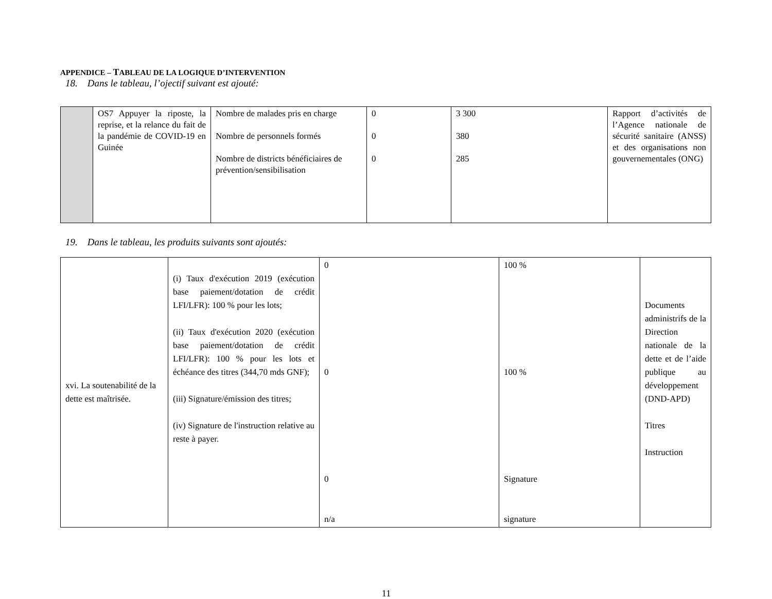APPENDICE – TABLEAU DE LA LOGIQUE D’INTERVENTION
18. Dans le tableau, l’ojectif suivant est ajouté:
| | OS7 Appuyer la riposte, la reprise, et la relance du fait de la pandémie de COVID-19 en Guinée | Nombre de malades pris en charge Nombre de personnels formés Nombre de districts bénéficiaires de prévention/sensibilisation | 0 0 0 | 3 300 380 285 | Rapport d’activités de l’Agence nationale de sécurité sanitaire (ANSS) et des organisations non gouvernementales (ONG) |
19. Dans le tableau, les produits suivants sont ajoutés:
| xvi. La soutenabilité de la dette est maîtrisée. | (i) Taux d'exécution 2019 (exécution base paiement/dotation de crédit LFI/LFR): 100 % pour les lots; (ii) Taux d'exécution 2020 (exécution base paiement/dotation de crédit LFI/LFR): 100 % pour les lots et échéance des titres (344,70 mds GNF); (iii) Signature/émission des titres; (iv) Signature de l'instruction relative au reste à payer. | 0 0 0 n/a | 100 % 100 % Signature signature | Documents administrifs de la Direction nationale de la dette et de l’aide publique au développement (DND-APD) Titres Instruction |
11